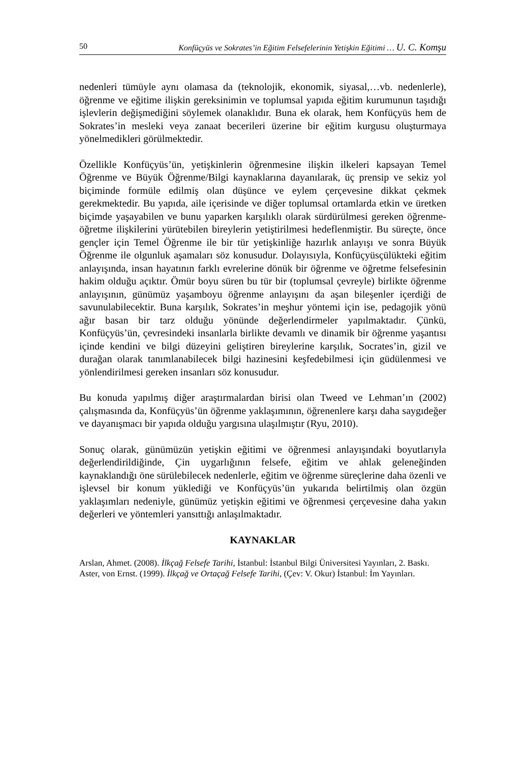50 Konfüçyüs ve Sokrates’in Eğitim Felsefelerinin Yetişkin Eğitimi … U. C. Komşu
nedenleri tümüyle aynı olamasa da (teknolojik, ekonomik, siyasal,…vb. nedenlerle), öğrenme ve eğitime ilişkin gereksinimin ve toplumsal yapıda eğitim kurumunun taşıdığı işlevlerin değişmediğini söylemek olanaklıdır. Buna ek olarak, hem Konfüçyüs hem de Sokrates’in mesleki veya zanaat becerileri üzerine bir eğitim kurgusu oluşturmaya yönelmedikleri görülmektedir.
Özellikle Konfüçyüs’ün, yetişkinlerin öğrenmesine ilişkin ilkeleri kapsayan Temel Öğrenme ve Büyük Öğrenme/Bilgi kaynaklarına dayanılarak, üç prensip ve sekiz yol biçiminde formüle edilmiş olan düşünce ve eylem çerçevesine dikkat çekmek gerekmektedir. Bu yapıda, aile içerisinde ve diğer toplumsal ortamlarda etkin ve üretken biçimde yaşayabilen ve bunu yaparken karşılıklı olarak sürdürülmesi gereken öğrenme-öğretme ilişkilerini yürütebilen bireylerin yetiştirilmesi hedeflenmiştir. Bu süreçte, önce gençler için Temel Öğrenme ile bir tür yetişkinliğe hazırlık anlayışı ve sonra Büyük Öğrenme ile olgunluk aşamaları söz konusudur. Dolayısıyla, Konfüçyüsçülükteki eğitim anlayışında, insan hayatının farklı evrelerine dönük bir öğrenme ve öğretme felsefesinin hakim olduğu açıktır. Ömür boyu süren bu tür bir (toplumsal çevreyle) birlikte öğrenme anlayışının, günümüz yaşamboyu öğrenme anlayışını da aşan bileşenler içerdiği de savunulabilecektir. Buna karşılık, Sokrates’in meşhur yöntemi için ise, pedagojik yönü ağır basan bir tarz olduğu yönünde değerlendirmeler yapılmaktadır. Çünkü, Konfüçyüs’ün, çevresindeki insanlarla birlikte devamlı ve dinamik bir öğrenme yaşantısı içinde kendini ve bilgi düzeyini geliştiren bireylerine karşılık, Socrates’in, gizil ve durağan olarak tanımlanabilecek bilgi hazinesini keşfedebilmesi için güdülenmesi ve yönlendirilmesi gereken insanları söz konusudur.
Bu konuda yapılmış diğer araştırmalardan birisi olan Tweed ve Lehman’ın (2002) çalışmasında da, Konfüçyüs’ün öğrenme yaklaşımının, öğrenenlere karşı daha saygıdeğer ve dayanışmacı bir yapıda olduğu yargısına ulaşılmıştır (Ryu, 2010).
Sonuç olarak, günümüzün yetişkin eğitimi ve öğrenmesi anlayışındaki boyutlarıyla değerlendirildiğinde, Çin uygarlığının felsefe, eğitim ve ahlak geleneğinden kaynaklandığı öne sürülebilecek nedenlerle, eğitim ve öğrenme süreçlerine daha özenli ve işlevsel bir konum yüklediği ve Konfüçyüs’ün yukarıda belirtilmiş olan özgün yaklaşımları nedeniyle, günümüz yetişkin eğitimi ve öğrenmesi çerçevesine daha yakın değerleri ve yöntemleri yansıttığı anlaşılmaktadır.
KAYNAKLAR
Arslan, Ahmet. (2008). İlkçağ Felsefe Tarihi, İstanbul: İstanbul Bilgi Üniversitesi Yayınları, 2. Baskı.
Aster, von Ernst. (1999). İlkçağ ve Ortaçağ Felsefe Tarihi, (Çev: V. Okur) İstanbul: İm Yayınları.